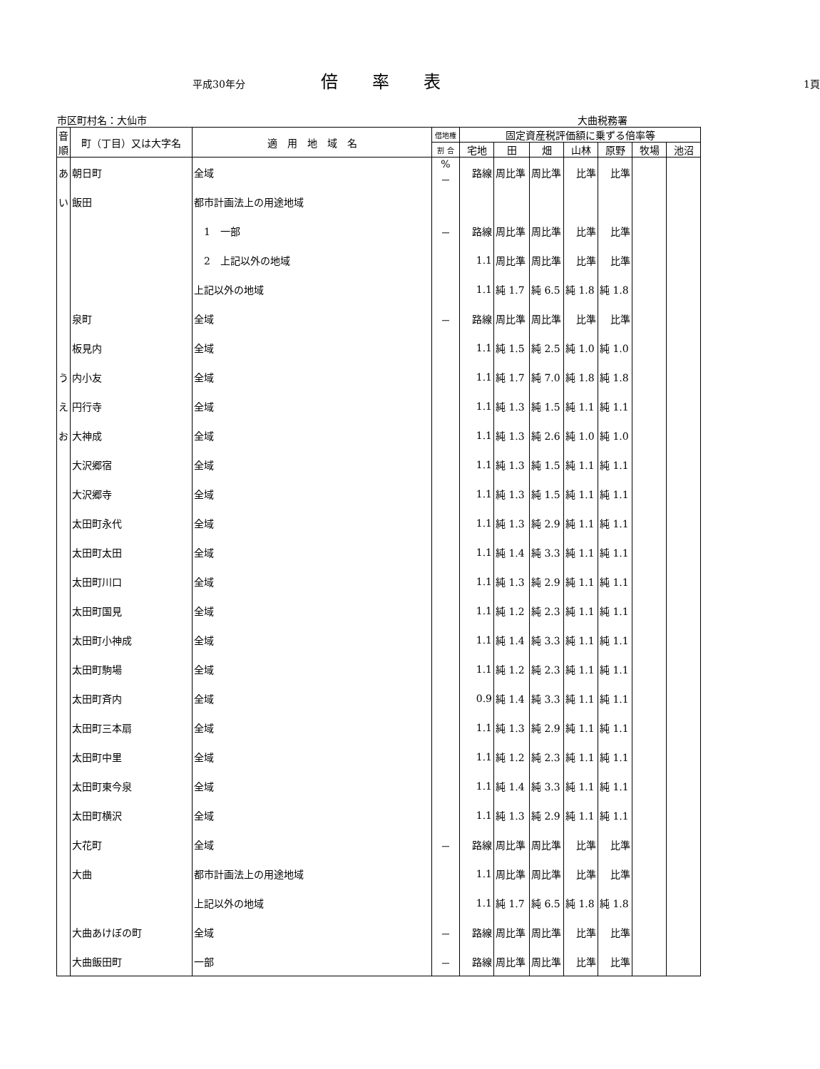平成30年分 倍率表 1頁
市区町村名：大仙市 大曲税務署
| 音順 | 町（丁目）又は大字名 | 適 用 地 域 名 | 借地権 | 固定資産税評価額に乗ずる倍率等 | | | | | | |
| --- | --- | --- | --- | --- | --- | --- | --- | --- | --- | --- |
| | | | 割 合 | 宅地 | 田 | 畑 | 山林 | 原野 | 牧場 | 池沼 |
| あ | 朝日町 | 全域 | % － | 路線 | 周比準 | 周比準 | 比準 | 比準 | | |
| い | 飯田 | 都市計画法上の用途地域 | | | | | | | | |
| | | 1 一部 | － | 路線 | 周比準 | 周比準 | 比準 | 比準 | | |
| | | 2 上記以外の地域 | | 1.1 | 周比準 | 周比準 | 比準 | 比準 | | |
| | | 上記以外の地域 | | 1.1 | 純 1.7 | 純 6.5 | 純 1.8 | 純 1.8 | | |
| | 泉町 | 全域 | － | 路線 | 周比準 | 周比準 | 比準 | 比準 | | |
| | 板見内 | 全域 | | 1.1 | 純 1.5 | 純 2.5 | 純 1.0 | 純 1.0 | | |
| う | 内小友 | 全域 | | 1.1 | 純 1.7 | 純 7.0 | 純 1.8 | 純 1.8 | | |
| え | 円行寺 | 全域 | | 1.1 | 純 1.3 | 純 1.5 | 純 1.1 | 純 1.1 | | |
| お | 大神成 | 全域 | | 1.1 | 純 1.3 | 純 2.6 | 純 1.0 | 純 1.0 | | |
| | 大沢郷宿 | 全域 | | 1.1 | 純 1.3 | 純 1.5 | 純 1.1 | 純 1.1 | | |
| | 大沢郷寺 | 全域 | | 1.1 | 純 1.3 | 純 1.5 | 純 1.1 | 純 1.1 | | |
| | 太田町永代 | 全域 | | 1.1 | 純 1.3 | 純 2.9 | 純 1.1 | 純 1.1 | | |
| | 太田町太田 | 全域 | | 1.1 | 純 1.4 | 純 3.3 | 純 1.1 | 純 1.1 | | |
| | 太田町川口 | 全域 | | 1.1 | 純 1.3 | 純 2.9 | 純 1.1 | 純 1.1 | | |
| | 太田町国見 | 全域 | | 1.1 | 純 1.2 | 純 2.3 | 純 1.1 | 純 1.1 | | |
| | 太田町小神成 | 全域 | | 1.1 | 純 1.4 | 純 3.3 | 純 1.1 | 純 1.1 | | |
| | 太田町駒場 | 全域 | | 1.1 | 純 1.2 | 純 2.3 | 純 1.1 | 純 1.1 | | |
| | 太田町斉内 | 全域 | | 0.9 | 純 1.4 | 純 3.3 | 純 1.1 | 純 1.1 | | |
| | 太田町三本扇 | 全域 | | 1.1 | 純 1.3 | 純 2.9 | 純 1.1 | 純 1.1 | | |
| | 太田町中里 | 全域 | | 1.1 | 純 1.2 | 純 2.3 | 純 1.1 | 純 1.1 | | |
| | 太田町東今泉 | 全域 | | 1.1 | 純 1.4 | 純 3.3 | 純 1.1 | 純 1.1 | | |
| | 太田町横沢 | 全域 | | 1.1 | 純 1.3 | 純 2.9 | 純 1.1 | 純 1.1 | | |
| | 大花町 | 全域 | － | 路線 | 周比準 | 周比準 | 比準 | 比準 | | |
| | 大曲 | 都市計画法上の用途地域 | | 1.1 | 周比準 | 周比準 | 比準 | 比準 | | |
| | | 上記以外の地域 | | 1.1 | 純 1.7 | 純 6.5 | 純 1.8 | 純 1.8 | | |
| | 大曲あけぼの町 | 全域 | － | 路線 | 周比準 | 周比準 | 比準 | 比準 | | |
| | 大曲飯田町 | 一部 | － | 路線 | 周比準 | 周比準 | 比準 | 比準 | | |